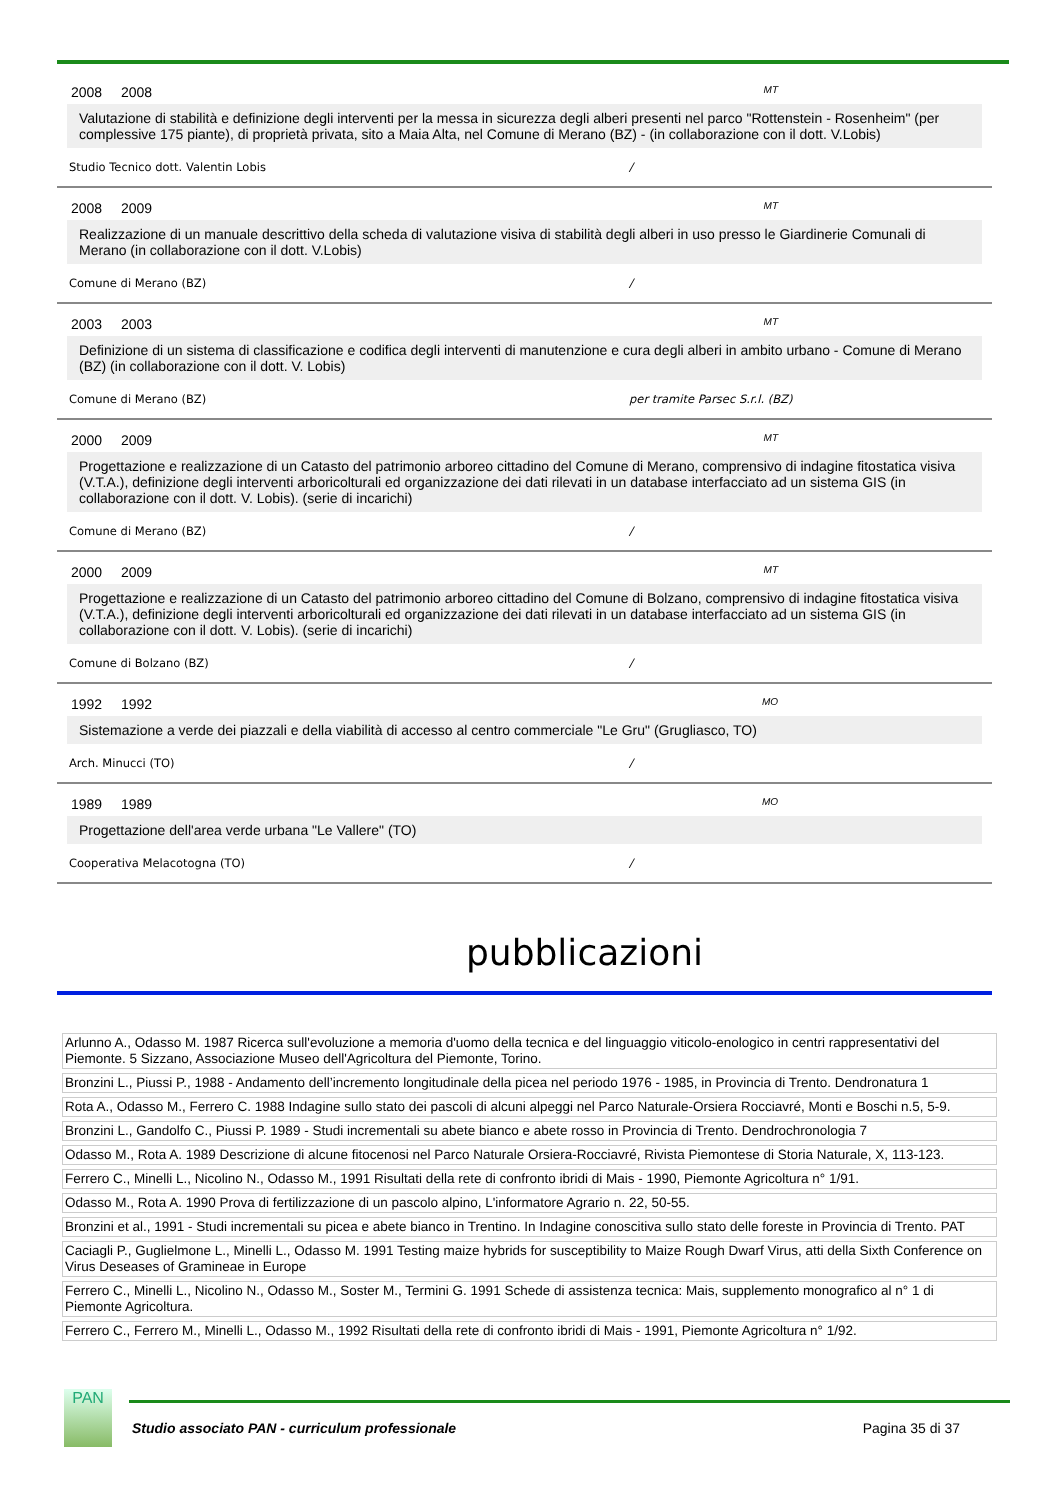2008 2008 MT
Valutazione di stabilità e definizione degli interventi per la messa in sicurezza degli alberi presenti nel parco "Rottenstein - Rosenheim" (per complessive 175 piante), di proprietà privata, sito a Maia Alta, nel Comune di Merano (BZ) - (in collaborazione con il dott. V.Lobis)
Studio Tecnico dott. Valentin Lobis /
2008 2009 MT
Realizzazione di un manuale descrittivo della scheda di valutazione visiva di stabilità degli alberi in uso presso le Giardinerie Comunali di Merano (in collaborazione con il dott. V.Lobis)
Comune di Merano (BZ) /
2003 2003 MT
Definizione di un sistema di classificazione e codifica degli interventi di manutenzione e cura degli alberi in ambito urbano - Comune di Merano (BZ) (in collaborazione con il dott. V. Lobis)
Comune di Merano (BZ) per tramite Parsec S.r.l. (BZ)
2000 2009 MT
Progettazione e realizzazione di un Catasto del patrimonio arboreo cittadino del Comune di Merano, comprensivo di indagine fitostatica visiva (V.T.A.), definizione degli interventi arboricolturali ed organizzazione dei dati rilevati in un database interfacciato ad un sistema GIS (in collaborazione con il dott. V. Lobis). (serie di incarichi)
Comune di Merano (BZ) /
2000 2009 MT
Progettazione e realizzazione di un Catasto del patrimonio arboreo cittadino del Comune di Bolzano, comprensivo di indagine fitostatica visiva (V.T.A.), definizione degli interventi arboricolturali ed organizzazione dei dati rilevati in un database interfacciato ad un sistema GIS (in collaborazione con il dott. V. Lobis). (serie di incarichi)
Comune di Bolzano (BZ) /
1992 1992 MO
Sistemazione a verde dei piazzali e della viabilità di accesso al centro commerciale "Le Gru" (Grugliasco, TO)
Arch. Minucci (TO) /
1989 1989 MO
Progettazione dell'area verde urbana "Le Vallere" (TO)
Cooperativa Melacotogna (TO) /
pubblicazioni
| Arlunno A., Odasso M. 1987 Ricerca sull'evoluzione a memoria d'uomo della tecnica e del linguaggio viticolo-enologico in centri rappresentativi del Piemonte. 5 Sizzano, Associazione Museo dell'Agricoltura del Piemonte, Torino. |
| Bronzini L., Piussi P., 1988 - Andamento dell’incremento longitudinale della picea nel periodo 1976 - 1985, in Provincia di Trento. Dendronatura 1 |
| Rota A., Odasso M., Ferrero C. 1988 Indagine sullo stato dei pascoli di alcuni alpeggi nel Parco Naturale-Orsiera Rocciavré, Monti e Boschi n.5, 5-9. |
| Bronzini L., Gandolfo C., Piussi P. 1989 - Studi incrementali su abete bianco e abete rosso in Provincia di Trento. Dendrochronologia 7 |
| Odasso M., Rota A. 1989 Descrizione di alcune fitocenosi nel Parco Naturale Orsiera-Rocciavré, Rivista Piemontese di Storia Naturale, X, 113-123. |
| Ferrero C., Minelli L., Nicolino N., Odasso M., 1991 Risultati della rete di confronto ibridi di Mais - 1990, Piemonte Agricoltura n° 1/91. |
| Odasso M., Rota A. 1990 Prova di fertilizzazione di un pascolo alpino, L'informatore Agrario n. 22, 50-55. |
| Bronzini et al., 1991 - Studi incrementali su picea e abete bianco in Trentino. In Indagine conoscitiva sullo stato delle foreste in Provincia di Trento. PAT |
| Caciagli P., Guglielmone L., Minelli L., Odasso M. 1991 Testing maize hybrids for susceptibility to Maize Rough Dwarf Virus, atti della Sixth Conference on Virus Deseases of Gramineae in Europe |
| Ferrero C., Minelli L., Nicolino N., Odasso M., Soster M., Termini G. 1991 Schede di assistenza tecnica: Mais, supplemento monografico al n° 1 di Piemonte Agricoltura. |
| Ferrero C., Ferrero M., Minelli L., Odasso M., 1992 Risultati della rete di confronto ibridi di Mais - 1991, Piemonte Agricoltura n° 1/92. |
PAN
Studio associato PAN - curriculum professionale Pagina 35 di 37